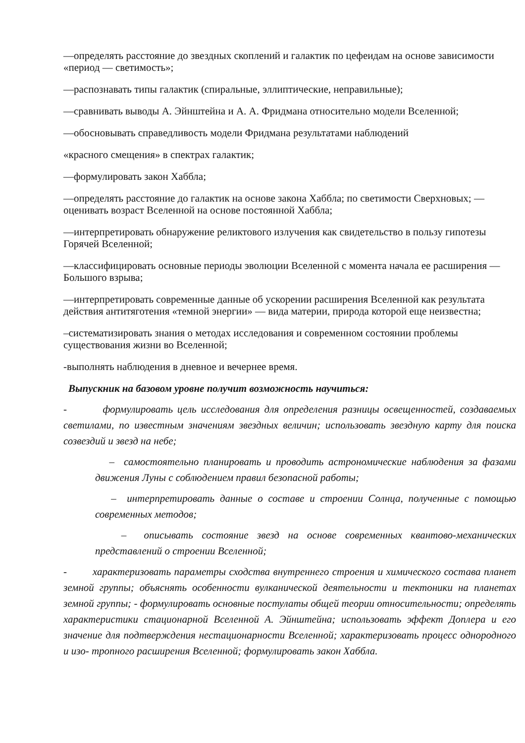—определять расстояние до звездных скоплений и галактик по цефеидам на основе зависимости «период — светимость»;
—распознавать типы галактик (спиральные, эллиптические, неправильные);
—сравнивать выводы А. Эйнштейна и А. А. Фридмана относительно модели Вселенной;
—обосновывать справедливость модели Фридмана результатами наблюдений
«красного смещения» в спектрах галактик;
—формулировать закон Хаббла;
—определять расстояние до галактик на основе закона Хаббла; по светимости Сверхновых; — оценивать возраст Вселенной на основе постоянной Хаббла;
—интерпретировать обнаружение реликтового излучения как свидетельство в пользу гипотезы Горячей Вселенной;
—классифицировать основные периоды эволюции Вселенной с момента начала ее расширения — Большого взрыва;
—интерпретировать современные данные об ускорении расширения Вселенной как результата действия антитяготения «темной энергии» — вида материи, природа которой еще неизвестна;
–систематизировать знания о методах исследования и современном состоянии проблемы существования жизни во Вселенной;
-выполнять наблюдения в дневное и вечернее время.
Выпускник на базовом уровне получит возможность научиться:
- формулировать цель исследования для определения разницы освещенностей, создаваемых светилами, по известным значениям звездных величин; использовать звездную карту для поиска созвездий и звезд на небе;
– самостоятельно планировать и проводить астрономические наблюдения за фазами движения Луны с соблюдением правил безопасной работы;
– интерпретировать данные о составе и строении Солнца, полученные с помощью современных методов;
– описывать состояние звезд на основе современных квантово-механических представлений о строении Вселенной;
- характеризовать параметры сходства внутреннего строения и химического состава планет земной группы; объяснять особенности вулканической деятельности и тектоники на планетах земной группы; - формулировать основные постулаты общей теории относительности; определять характеристики стационарной Вселенной А. Эйнштейна; использовать эффект Доплера и его значение для подтверждения нестационарности Вселенной; характеризовать процесс однородного и изо- тропного расширения Вселенной; формулировать закон Хаббла.